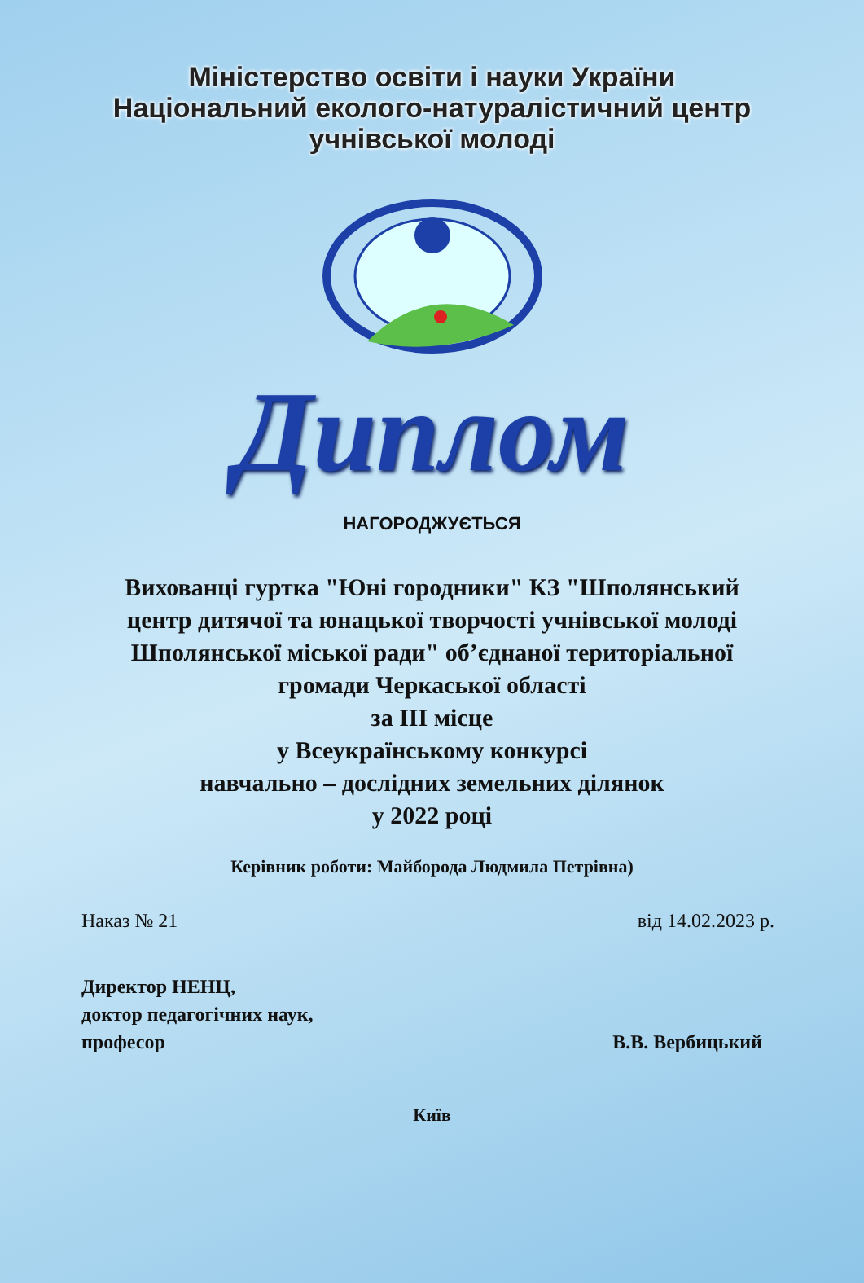Міністерство освіти і науки України
Національний еколого-натуралістичний центр
учнівської молоді
Диплом
НАГОРОДЖУЄТЬСЯ
Вихованці гуртка "Юні городники" КЗ "Шполянський центр дитячої та юнацької творчості учнівської молоді Шполянської міської ради" об’єднаної територіальної громади Черкаської області
за III місце
у Всеукраїнському конкурсі
навчально – дослідних земельних ділянок
у 2022 році
Керівник роботи: Майборода Людмила Петрівна)
Наказ № 21 від 14.02.2023 р.
Директор НЕНЦ,
доктор педагогічних наук,
професор
В.В. Вербицький
Київ